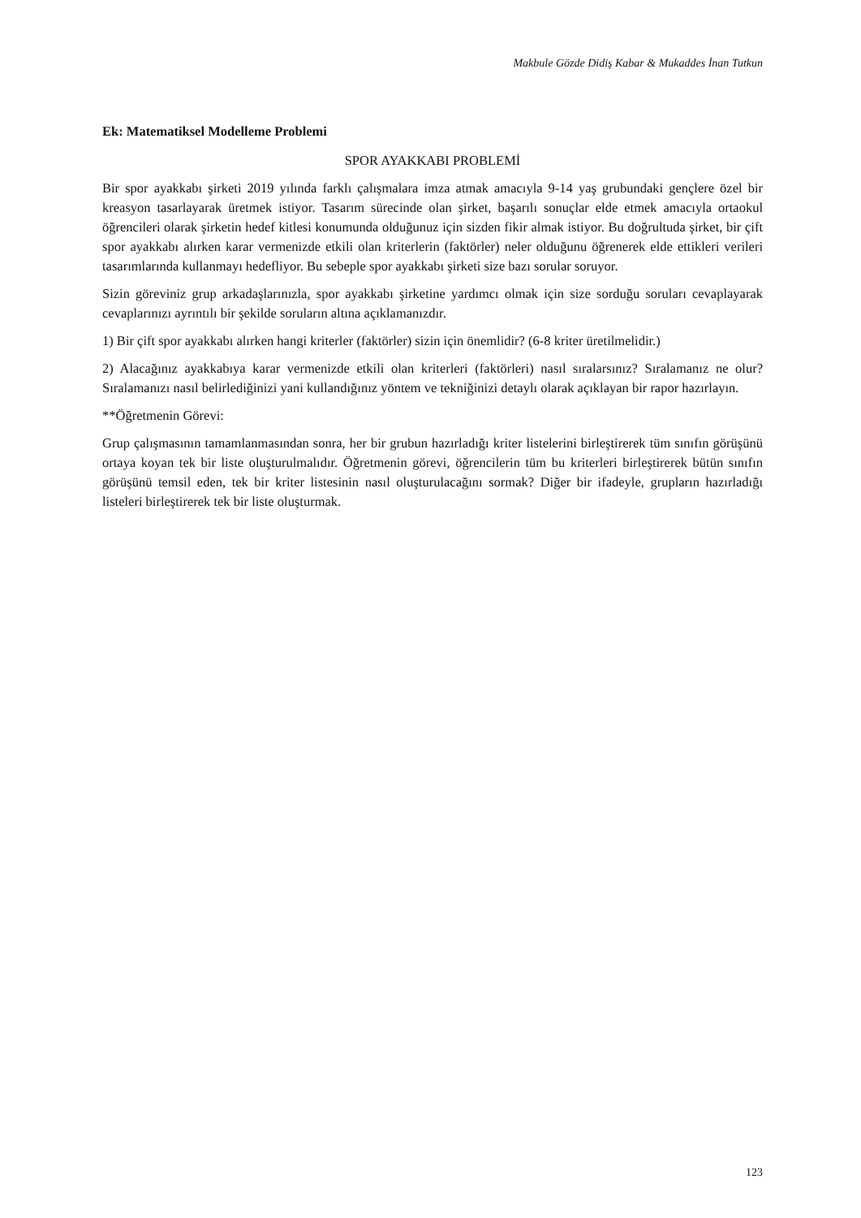Makbule Gözde Didiş Kabar & Mukaddes İnan Tutkun
Ek: Matematiksel Modelleme Problemi
SPOR AYAKKABI PROBLEMİ
Bir spor ayakkabı şirketi 2019 yılında farklı çalışmalara imza atmak amacıyla 9-14 yaş grubundaki gençlere özel bir kreasyon tasarlayarak üretmek istiyor. Tasarım sürecinde olan şirket, başarılı sonuçlar elde etmek amacıyla ortaokul öğrencileri olarak şirketin hedef kitlesi konumunda olduğunuz için sizden fikir almak istiyor. Bu doğrultuda şirket, bir çift spor ayakkabı alırken karar vermenizde etkili olan kriterlerin (faktörler) neler olduğunu öğrenerek elde ettikleri verileri tasarımlarında kullanmayı hedefliyor. Bu sebeple spor ayakkabı şirketi size bazı sorular soruyor.
Sizin göreviniz grup arkadaşlarınızla, spor ayakkabı şirketine yardımcı olmak için size sorduğu soruları cevaplayarak cevaplarınızı ayrıntılı bir şekilde soruların altına açıklamanızdır.
1) Bir çift spor ayakkabı alırken hangi kriterler (faktörler) sizin için önemlidir? (6-8 kriter üretilmelidir.)
2) Alacağınız ayakkabıya karar vermenizde etkili olan kriterleri (faktörleri) nasıl sıralarsınız? Sıralamanız ne olur? Sıralamanızı nasıl belirlediğinizi yani kullandığınız yöntem ve tekniğinizi detaylı olarak açıklayan bir rapor hazırlayın.
**Öğretmenin Görevi:
Grup çalışmasının tamamlanmasından sonra, her bir grubun hazırladığı kriter listelerini birleştirerek tüm sınıfın görüşünü ortaya koyan tek bir liste oluşturulmalıdır. Öğretmenin görevi, öğrencilerin tüm bu kriterleri birleştirerek bütün sınıfın görüşünü temsil eden, tek bir kriter listesinin nasıl oluşturulacağını sormak? Diğer bir ifadeyle, grupların hazırladığı listeleri birleştirerek tek bir liste oluşturmak.
123